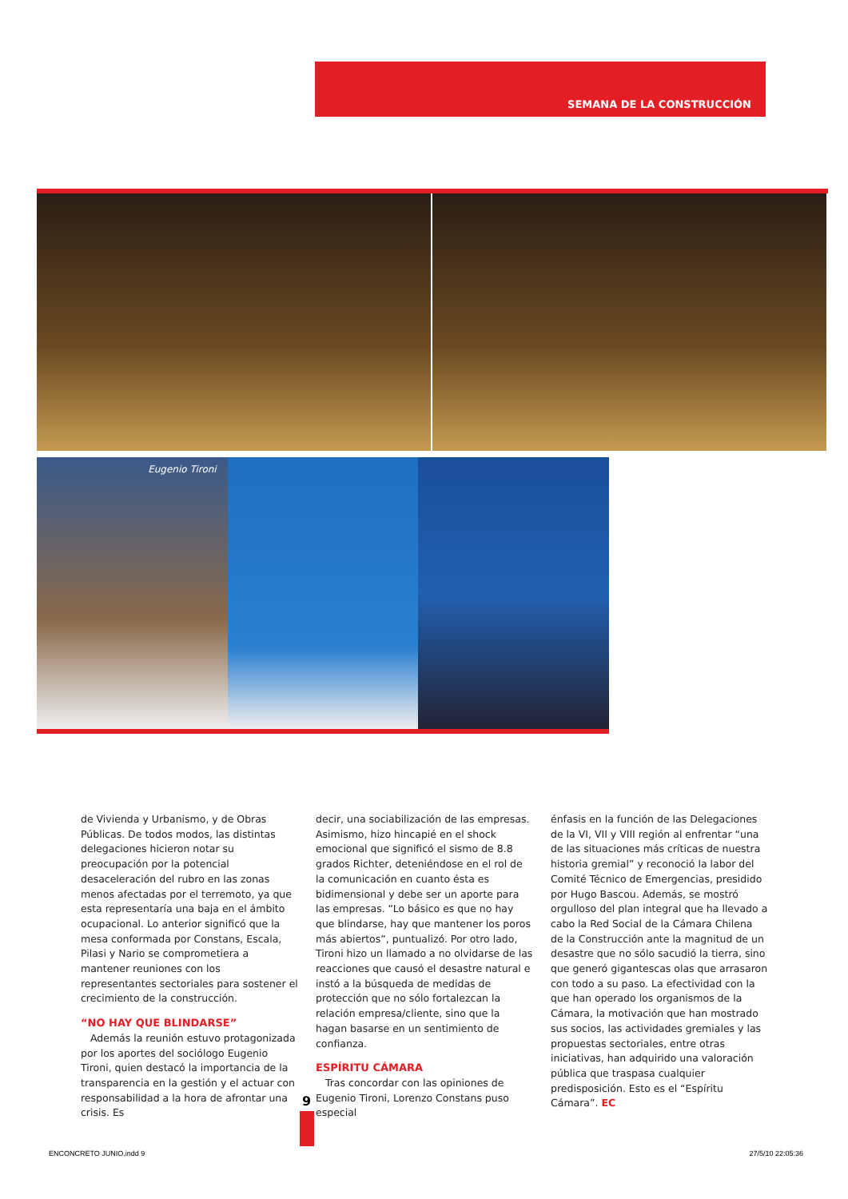SEMANA DE LA CONSTRUCCIÓN
Eugenio Tironi
de Vivienda y Urbanismo, y de Obras Públicas. De todos modos, las distintas delegaciones hicieron notar su preocupación por la potencial desaceleración del rubro en las zonas menos afectadas por el terremoto, ya que esta representaría una baja en el ámbito ocupacional. Lo anterior significó que la mesa conformada por Constans, Escala, Pilasi y Nario se comprometiera a mantener reuniones con los representantes sectoriales para sostener el crecimiento de la construcción.
“NO HAY QUE BLINDARSE”
Además la reunión estuvo protagonizada por los aportes del sociólogo Eugenio Tironi, quien destacó la importancia de la transparencia en la gestión y el actuar con responsabilidad a la hora de afrontar una crisis. Es
decir, una sociabilización de las empresas. Asimismo, hizo hincapié en el shock emocional que significó el sismo de 8.8 grados Richter, deteniéndose en el rol de la comunicación en cuanto ésta es bidimensional y debe ser un aporte para las empresas. “Lo básico es que no hay que blindarse, hay que mantener los poros más abiertos”, puntualizó. Por otro lado, Tironi hizo un llamado a no olvidarse de las reacciones que causó el desastre natural e instó a la búsqueda de medidas de protección que no sólo fortalezcan la relación empresa/cliente, sino que la hagan basarse en un sentimiento de confianza.
ESPÍRITU CÁMARA
Tras concordar con las opiniones de Eugenio Tironi, Lorenzo Constans puso especial
énfasis en la función de las Delegaciones de la VI, VII y VIII región al enfrentar “una de las situaciones más críticas de nuestra historia gremial” y reconoció la labor del Comité Técnico de Emergencias, presidido por Hugo Bascou. Además, se mostró orgulloso del plan integral que ha llevado a cabo la Red Social de la Cámara Chilena de la Construcción ante la magnitud de un desastre que no sólo sacudió la tierra, sino que generó gigantescas olas que arrasaron con todo a su paso. La efectividad con la que han operado los organismos de la Cámara, la motivación que han mostrado sus socios, las actividades gremiales y las propuestas sectoriales, entre otras iniciativas, han adquirido una valoración pública que traspasa cualquier predisposición. Esto es el “Espíritu Cámara”. EC
9
ENCONCRETO JUNIO.indd 9 27/5/10 22:05:36